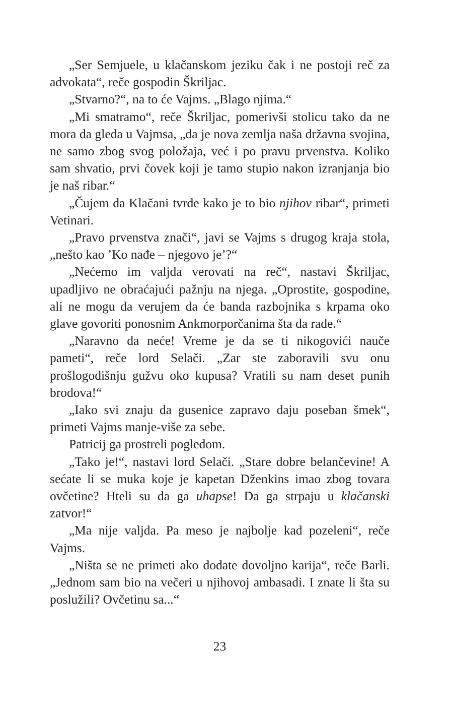„Ser Semjuele, u klačanskom jeziku čak i ne postoji reč za advokata“, reče gospodin Škriljac.
„Stvarno?“, na to će Vajms. „Blago njima.“
„Mi smatramo“, reče Škriljac, pomerivši stolicu tako da ne mora da gleda u Vajmsa, „da je nova zemlja naša državna svojina, ne samo zbog svog položaja, već i po pravu prvenstva. Koliko sam shvatio, prvi čovek koji je tamo stupio nakon izranjanja bio je naš ribar.“
„Čujem da Klačani tvrde kako je to bio njihov ribar“, primeti Vetinari.
„Pravo prvenstva znači“, javi se Vajms s drugog kraja stola, „nešto kao ’Ko nađe – njegovo je’?“
„Nećemo im valjda verovati na reč“, nastavi Škriljac, upadljivo ne obraćajući pažnju na njega. „Oprostite, gospodine, ali ne mogu da verujem da će banda razbojnika s krpama oko glave govoriti ponosnim Ankmorporčanima šta da rade.“
„Naravno da neće! Vreme je da se ti nikogovići nauče pameti“, reče lord Selači. „Zar ste zaboravili svu onu prošlogodišnju gužvu oko kupusa? Vratili su nam deset punih brodova!“
„Iako svi znaju da gusenice zapravo daju poseban šmek“, primeti Vajms manje-više za sebe.
Patricij ga prostreli pogledom.
„Tako je!“, nastavi lord Selači. „Stare dobre belančevine! A sećate li se muka koje je kapetan Dženkins imao zbog tovara ovčetine? Hteli su da ga uhapse! Da ga strpaju u klačanski zatvor!“
„Ma nije valjda. Pa meso je najbolje kad pozeleni“, reče Vajms.
„Ništa se ne primeti ako dodate dovoljno karija“, reče Barli. „Jednom sam bio na večeri u njihovoj ambasadi. I znate li šta su poslužili? Ovčetinu sa...“
23